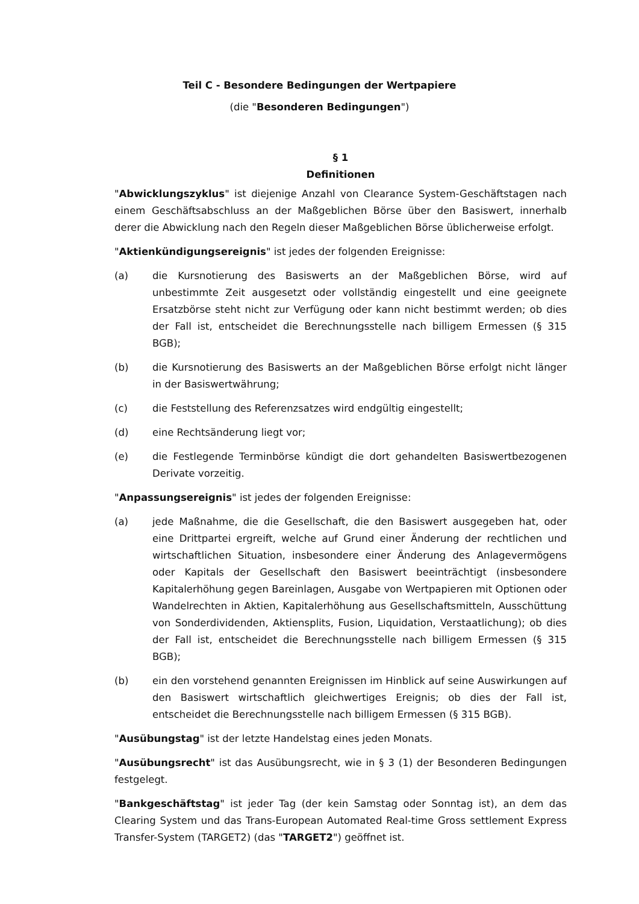Teil C - Besondere Bedingungen der Wertpapiere
(die "Besonderen Bedingungen")
§ 1
Definitionen
"Abwicklungszyklus" ist diejenige Anzahl von Clearance System-Geschäftstagen nach einem Geschäftsabschluss an der Maßgeblichen Börse über den Basiswert, innerhalb derer die Abwicklung nach den Regeln dieser Maßgeblichen Börse üblicherweise erfolgt.
"Aktienkündigungsereignis" ist jedes der folgenden Ereignisse:
(a) die Kursnotierung des Basiswerts an der Maßgeblichen Börse, wird auf unbestimmte Zeit ausgesetzt oder vollständig eingestellt und eine geeignete Ersatzbörse steht nicht zur Verfügung oder kann nicht bestimmt werden; ob dies der Fall ist, entscheidet die Berechnungsstelle nach billigem Ermessen (§ 315 BGB);
(b) die Kursnotierung des Basiswerts an der Maßgeblichen Börse erfolgt nicht länger in der Basiswertwährung;
(c) die Feststellung des Referenzsatzes wird endgültig eingestellt;
(d) eine Rechtsänderung liegt vor;
(e) die Festlegende Terminbörse kündigt die dort gehandelten Basiswertbezogenen Derivate vorzeitig.
"Anpassungsereignis" ist jedes der folgenden Ereignisse:
(a) jede Maßnahme, die die Gesellschaft, die den Basiswert ausgegeben hat, oder eine Drittpartei ergreift, welche auf Grund einer Änderung der rechtlichen und wirtschaftlichen Situation, insbesondere einer Änderung des Anlagevermögens oder Kapitals der Gesellschaft den Basiswert beeinträchtigt (insbesondere Kapitalerhöhung gegen Bareinlagen, Ausgabe von Wertpapieren mit Optionen oder Wandelrechten in Aktien, Kapitalerhöhung aus Gesellschaftsmitteln, Ausschüttung von Sonderdividenden, Aktiensplits, Fusion, Liquidation, Verstaatlichung); ob dies der Fall ist, entscheidet die Berechnungsstelle nach billigem Ermessen (§ 315 BGB);
(b) ein den vorstehend genannten Ereignissen im Hinblick auf seine Auswirkungen auf den Basiswert wirtschaftlich gleichwertiges Ereignis; ob dies der Fall ist, entscheidet die Berechnungsstelle nach billigem Ermessen (§ 315 BGB).
"Ausübungstag" ist der letzte Handelstag eines jeden Monats.
"Ausübungsrecht" ist das Ausübungsrecht, wie in § 3 (1) der Besonderen Bedingungen festgelegt.
"Bankgeschäftstag" ist jeder Tag (der kein Samstag oder Sonntag ist), an dem das Clearing System und das Trans-European Automated Real-time Gross settlement Express Transfer-System (TARGET2) (das "TARGET2") geöffnet ist.